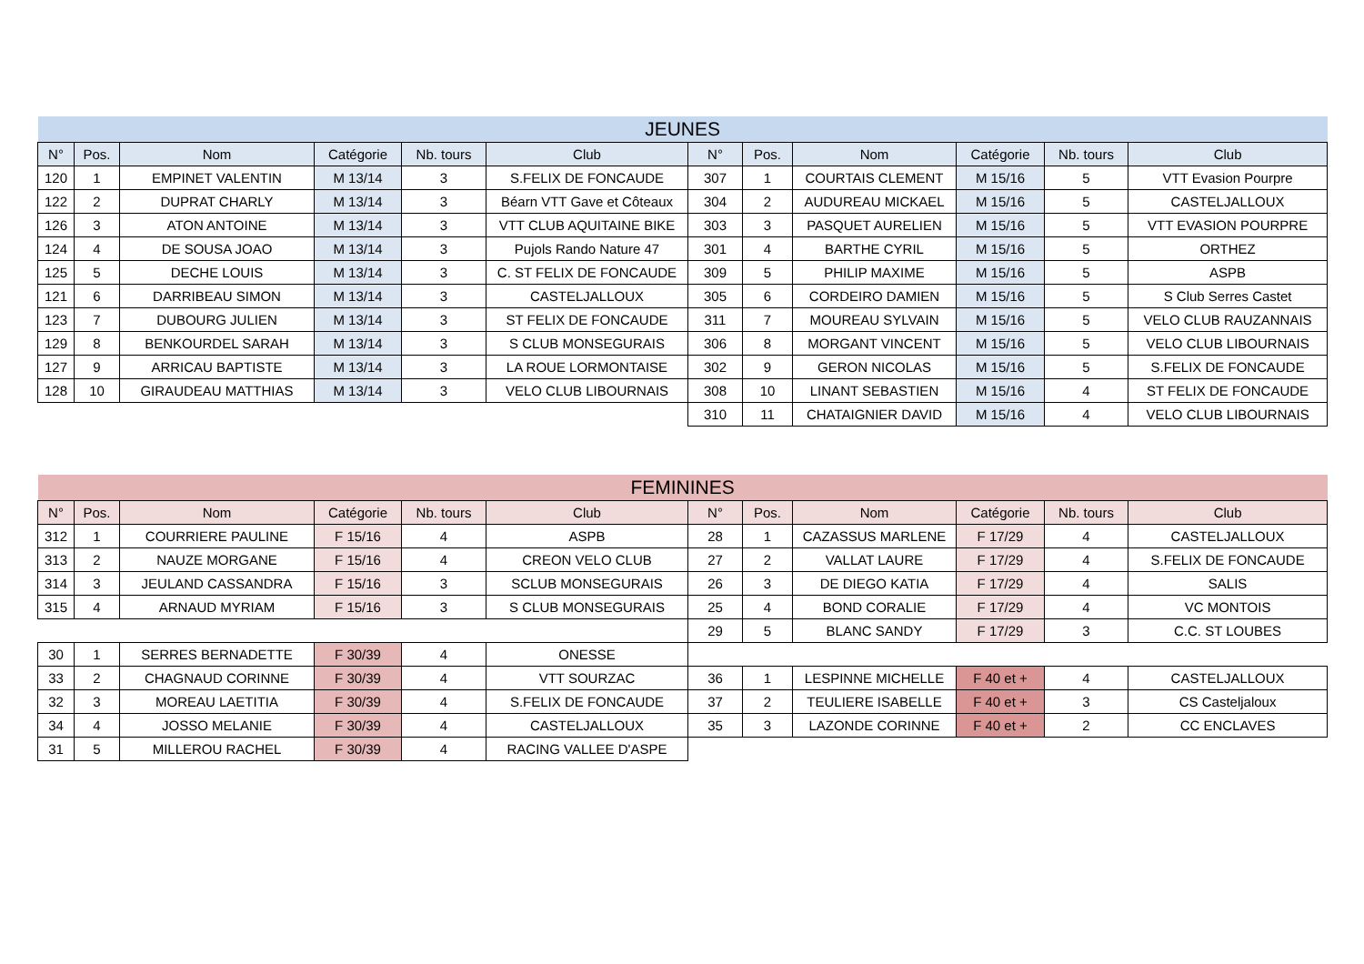| JEUNES | | | | | | | | | | | |
| --- | --- | --- | --- | --- | --- | --- | --- | --- | --- | --- | --- |
| N° | Pos. | Nom | Catégorie | Nb. tours | Club | N° | Pos. | Nom | Catégorie | Nb. tours | Club |
| 120 | 1 | EMPINET VALENTIN | M 13/14 | 3 | S.FELIX DE FONCAUDE | 307 | 1 | COURTAIS CLEMENT | M 15/16 | 5 | VTT Evasion Pourpre |
| 122 | 2 | DUPRAT CHARLY | M 13/14 | 3 | Béarn VTT Gave et Côteaux | 304 | 2 | AUDUREAU MICKAEL | M 15/16 | 5 | CASTELJALLOUX |
| 126 | 3 | ATON ANTOINE | M 13/14 | 3 | VTT CLUB AQUITAINE BIKE | 303 | 3 | PASQUET AURELIEN | M 15/16 | 5 | VTT EVASION POURPRE |
| 124 | 4 | DE SOUSA JOAO | M 13/14 | 3 | Pujols Rando Nature 47 | 301 | 4 | BARTHE CYRIL | M 15/16 | 5 | ORTHEZ |
| 125 | 5 | DECHE LOUIS | M 13/14 | 3 | C. ST FELIX DE FONCAUDE | 309 | 5 | PHILIP MAXIME | M 15/16 | 5 | ASPB |
| 121 | 6 | DARRIBEAU SIMON | M 13/14 | 3 | CASTELJALLOUX | 305 | 6 | CORDEIRO DAMIEN | M 15/16 | 5 | S Club Serres Castet |
| 123 | 7 | DUBOURG JULIEN | M 13/14 | 3 | ST FELIX DE FONCAUDE | 311 | 7 | MOUREAU SYLVAIN | M 15/16 | 5 | VELO CLUB RAUZANNAIS |
| 129 | 8 | BENKOURDEL SARAH | M 13/14 | 3 | S CLUB MONSEGURAIS | 306 | 8 | MORGANT VINCENT | M 15/16 | 5 | VELO CLUB LIBOURNAIS |
| 127 | 9 | ARRICAU BAPTISTE | M 13/14 | 3 | LA ROUE LORMONTAISE | 302 | 9 | GERON NICOLAS | M 15/16 | 5 | S.FELIX DE FONCAUDE |
| 128 | 10 | GIRAUDEAU MATTHIAS | M 13/14 | 3 | VELO CLUB LIBOURNAIS | 308 | 10 | LINANT SEBASTIEN | M 15/16 | 4 | ST FELIX DE FONCAUDE |
| | | | | | | 310 | 11 | CHATAIGNIER DAVID | M 15/16 | 4 | VELO CLUB LIBOURNAIS |
| FEMININES | | | | | | | | | | | |
| --- | --- | --- | --- | --- | --- | --- | --- | --- | --- | --- | --- |
| N° | Pos. | Nom | Catégorie | Nb. tours | Club | N° | Pos. | Nom | Catégorie | Nb. tours | Club |
| 312 | 1 | COURRIERE PAULINE | F 15/16 | 4 | ASPB | 28 | 1 | CAZASSUS MARLENE | F 17/29 | 4 | CASTELJALLOUX |
| 313 | 2 | NAUZE MORGANE | F 15/16 | 4 | CREON VELO CLUB | 27 | 2 | VALLAT LAURE | F 17/29 | 4 | S.FELIX DE FONCAUDE |
| 314 | 3 | JEULAND CASSANDRA | F 15/16 | 3 | SCLUB MONSEGURAIS | 26 | 3 | DE DIEGO KATIA | F 17/29 | 4 | SALIS |
| 315 | 4 | ARNAUD MYRIAM | F 15/16 | 3 | S CLUB MONSEGURAIS | 25 | 4 | BOND CORALIE | F 17/29 | 4 | VC MONTOIS |
| | | | | | | 29 | 5 | BLANC SANDY | F 17/29 | 3 | C.C. ST LOUBES |
| 30 | 1 | SERRES BERNADETTE | F 30/39 | 4 | ONESSE | | | | | | |
| 33 | 2 | CHAGNAUD CORINNE | F 30/39 | 4 | VTT SOURZAC | 36 | 1 | LESPINNE MICHELLE | F 40 et + | 4 | CASTELJALLOUX |
| 32 | 3 | MOREAU LAETITIA | F 30/39 | 4 | S.FELIX DE FONCAUDE | 37 | 2 | TEULIERE ISABELLE | F 40 et + | 3 | CS Casteljaloux |
| 34 | 4 | JOSSO MELANIE | F 30/39 | 4 | CASTELJALLOUX | 35 | 3 | LAZONDE CORINNE | F 40 et + | 2 | CC ENCLAVES |
| 31 | 5 | MILLEROU RACHEL | F 30/39 | 4 | RACING VALLEE D'ASPE | | | | | | |